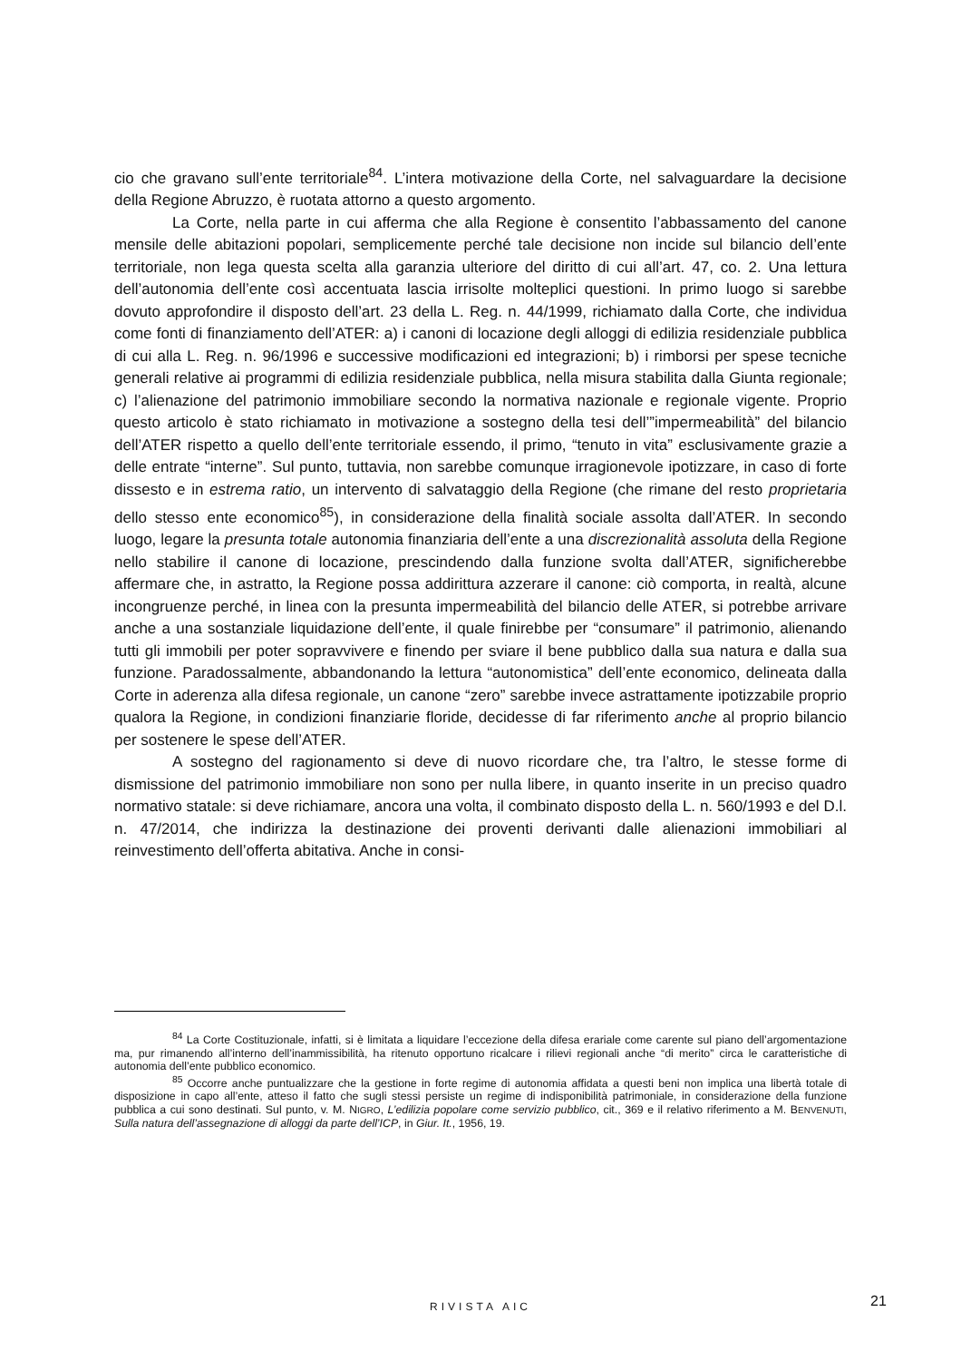cio che gravano sull’ente territoriale<sup>84</sup>. L’intera motivazione della Corte, nel salvaguardare la decisione della Regione Abruzzo, è ruotata attorno a questo argomento.
La Corte, nella parte in cui afferma che alla Regione è consentito l’abbassamento del canone mensile delle abitazioni popolari, semplicemente perché tale decisione non incide sul bilancio dell’ente territoriale, non lega questa scelta alla garanzia ulteriore del diritto di cui all’art. 47, co. 2. Una lettura dell’autonomia dell’ente così accentuata lascia irrisolte molteplici questioni. In primo luogo si sarebbe dovuto approfondire il disposto dell’art. 23 della L. Reg. n. 44/1999, richiamato dalla Corte, che individua come fonti di finanziamento dell’ATER: a) i canoni di locazione degli alloggi di edilizia residenziale pubblica di cui alla L. Reg. n. 96/1996 e successive modificazioni ed integrazioni; b) i rimborsi per spese tecniche generali relative ai programmi di edilizia residenziale pubblica, nella misura stabilita dalla Giunta regionale; c) l’alienazione del patrimonio immobiliare secondo la normativa nazionale e regionale vigente. Proprio questo articolo è stato richiamato in motivazione a sostegno della tesi dell’”impermeabilità” del bilancio dell’ATER rispetto a quello dell’ente territoriale essendo, il primo, “tenuto in vita” esclusivamente grazie a delle entrate “interne”. Sul punto, tuttavia, non sarebbe comunque irragionevole ipotizzare, in caso di forte dissesto e in estrema ratio, un intervento di salvataggio della Regione (che rimane del resto proprietaria dello stesso ente economico<sup>85</sup>), in considerazione della finalità sociale assolta dall’ATER. In secondo luogo, legare la presunta totale autonomia finanziaria dell’ente a una discrezionalità assoluta della Regione nello stabilire il canone di locazione, prescindendo dalla funzione svolta dall’ATER, significherebbe affermare che, in astratto, la Regione possa addirittura azzerare il canone: ciò comporta, in realtà, alcune incongruenze perché, in linea con la presunta impermeabilità del bilancio delle ATER, si potrebbe arrivare anche a una sostanziale liquidazione dell’ente, il quale finirebbe per “consumare” il patrimonio, alienando tutti gli immobili per poter sopravvivere e finendo per sviare il bene pubblico dalla sua natura e dalla sua funzione. Paradossalmente, abbandonando la lettura “autonomistica” dell’ente economico, delineata dalla Corte in aderenza alla difesa regionale, un canone “zero” sarebbe invece astrattamente ipotizzabile proprio qualora la Regione, in condizioni finanziarie floride, decidesse di far riferimento anche al proprio bilancio per sostenere le spese dell’ATER.
A sostegno del ragionamento si deve di nuovo ricordare che, tra l’altro, le stesse forme di dismissione del patrimonio immobiliare non sono per nulla libere, in quanto inserite in un preciso quadro normativo statale: si deve richiamare, ancora una volta, il combinato disposto della L. n. 560/1993 e del D.l. n. 47/2014, che indirizza la destinazione dei proventi derivanti dalle alienazioni immobiliari al reinvestimento dell’offerta abitativa. Anche in consi-
<sup>84</sup> La Corte Costituzionale, infatti, si è limitata a liquidare l’eccezione della difesa erariale come carente sul piano dell’argomentazione ma, pur rimanendo all’interno dell’inammissibilità, ha ritenuto opportuno ricalcare i rilievi regionali anche “di merito” circa le caratteristiche di autonomia dell’ente pubblico economico.
<sup>85</sup> Occorre anche puntualizzare che la gestione in forte regime di autonomia affidata a questi beni non implica una libertà totale di disposizione in capo all’ente, atteso il fatto che sugli stessi persiste un regime di indisponibilità patrimoniale, in considerazione della funzione pubblica a cui sono destinati. Sul punto, v. M. NIGRO, L’edilizia popolare come servizio pubblico, cit., 369 e il relativo riferimento a M. BENVENUTI, Sulla natura dell’assegnazione di alloggi da parte dell’ICP, in Giur. It., 1956, 19.
RIVISTA AIC 21